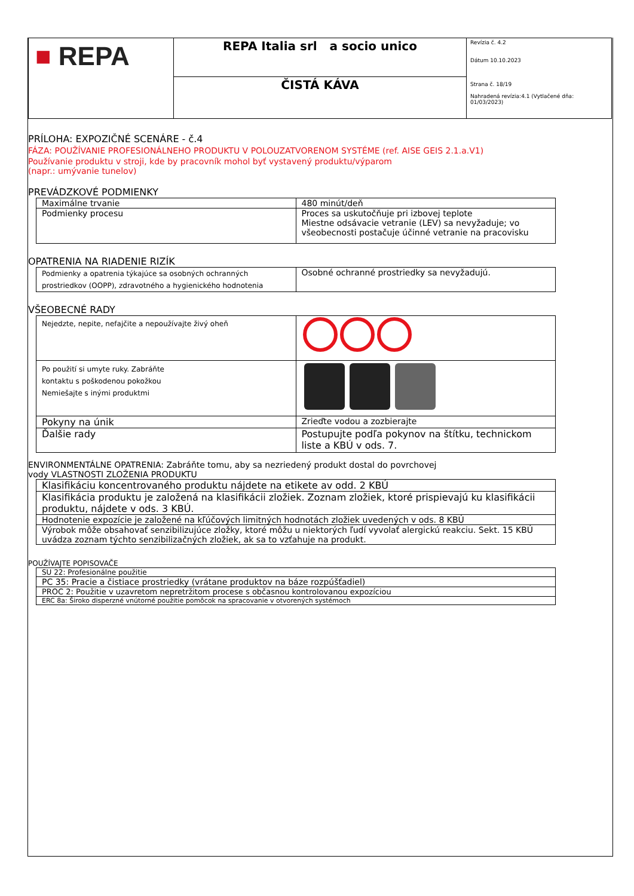| ■ REPA | REPA Italia srl a socio unico | Revízia č. 4.2 Dátum 10.10.2023 Strana č. 18/19 Nahradená revízia:4.1 (Vytlačené dňa: 01/03/2023) |
| | ČISTÁ KÁVA | |
PRÍLOHA: EXPOZIČNÉ SCENÁRE - č.4
FÁZA: POUŽÍVANIE PROFESIONÁLNEHO PRODUKTU V POLOUZATVORENOM SYSTÉME (ref. AISE GEIS 2.1.a.V1)
Používanie produktu v stroji, kde by pracovník mohol byť vystavený produktu/výparom
(napr.: umývanie tunelov)
PREVÁDZKOVÉ PODMIENKY
| Maximálne trvanie | 480 minút/deň |
| Podmienky procesu | Proces sa uskutočňuje pri izbovej teplote Miestne odsávacie vetranie (LEV) sa nevyžaduje; vo všeobecnosti postačuje účinné vetranie na pracovisku |
OPATRENIA NA RIADENIE RIZÍK
| Podmienky a opatrenia týkajúce sa osobných ochranných prostriedkov (OOPP), zdravotného a hygienického hodnotenia | Osobné ochranné prostriedky sa nevyžadujú. |
VŠEOBECNÉ RADY
| Nejedzte, nepite, nefajčite a nepoužívajte živý oheň | |
| Po použití si umyte ruky. Zabráňte kontaktu s poškodenou pokožkou Nemiešajte s inými produktmi | |
| Pokyny na únik | Zrieďte vodou a zozbierajte |
| Ďalšie rady | Postupujte podľa pokynov na štítku, technickom liste a KBÚ v ods. 7. |
ENVIRONMENTÁLNE OPATRENIA: Zabráňte tomu, aby sa nezriedený produkt dostal do povrchovej
vody VLASTNOSTI ZLOŽENIA PRODUKTU
| Klasifikáciu koncentrovaného produktu nájdete na etikete av odd. 2 KBÚ |
| Klasifikácia produktu je založená na klasifikácii zložiek. Zoznam zložiek, ktoré prispievajú ku klasifikácii produktu, nájdete v ods. 3 KBÚ. |
| Hodnotenie expozície je založené na kľúčových limitných hodnotách zložiek uvedených v ods. 8 KBÚ |
| Výrobok môže obsahovať senzibilizujúce zložky, ktoré môžu u niektorých ľudí vyvolať alergickú reakciu. Sekt. 15 KBÚ uvádza zoznam týchto senzibilizačných zložiek, ak sa to vzťahuje na produkt. |
POUŽÍVAJTE POPISOVAČE
| SU 22: Profesionálne použitie |
| PC 35: Pracie a čistiace prostriedky (vrátane produktov na báze rozpúšťadiel) |
| PROC 2: Použitie v uzavretom nepretržitom procese s občasnou kontrolovanou expozíciou |
| ERC 8a: Široko disperzné vnútorné použitie pomôcok na spracovanie v otvorených systémoch |